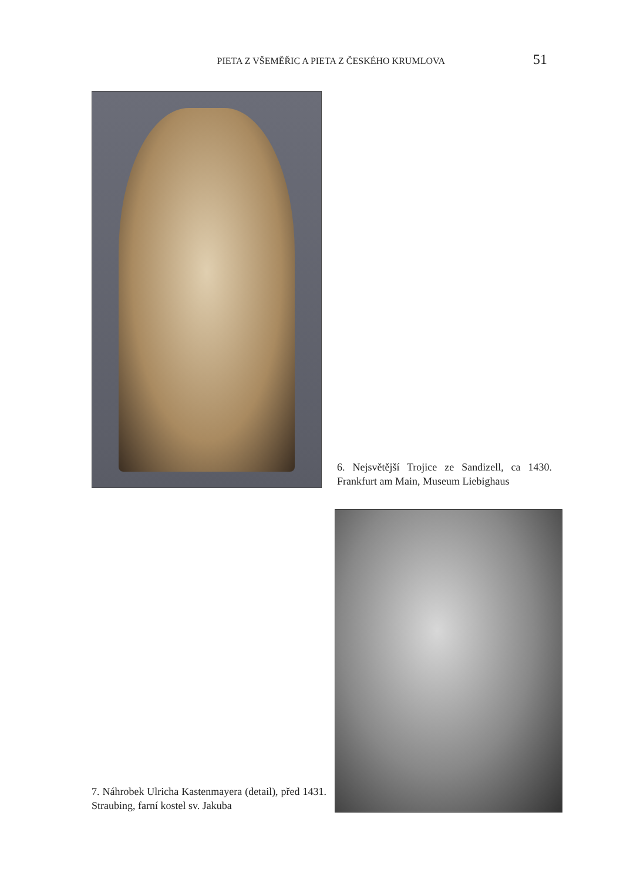PIETA Z VŠEMĚŘIC A PIETA Z ČESKÉHO KRUMLOVA 51
6. Nejsvětější Trojice ze Sandizell, ca 1430. Frankfurt am Main, Museum Liebighaus
7. Náhrobek Ulricha Kastenmayera (detail), před 1431. Straubing, farní kostel sv. Jakuba